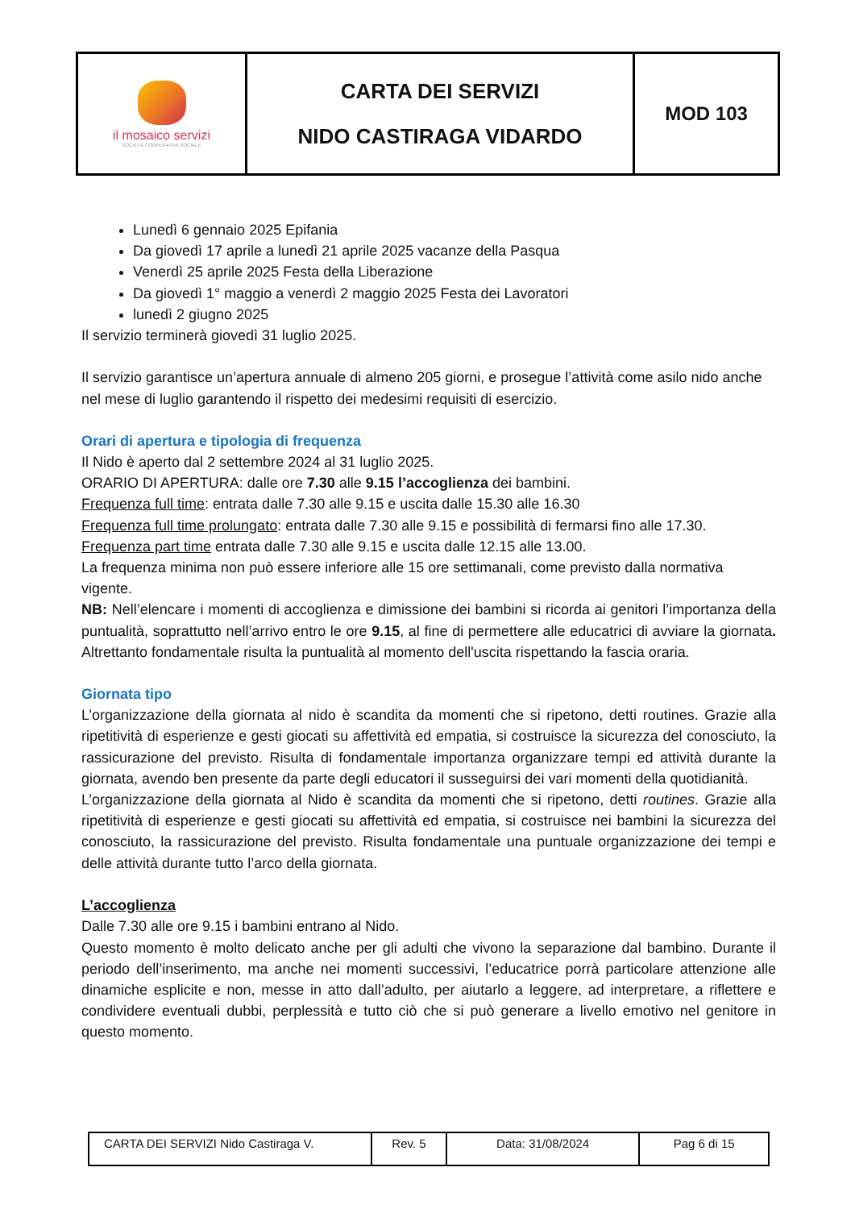| il mosaico servizi SOCIETÀ COOPERATIVA SOCIALE | CARTA DEI SERVIZI NIDO CASTIRAGA VIDARDO | MOD 103 |
Lunedì 6 gennaio 2025 Epifania
Da giovedì 17 aprile a lunedì 21 aprile 2025 vacanze della Pasqua
Venerdì 25 aprile 2025 Festa della Liberazione
Da giovedì 1° maggio a venerdì 2 maggio 2025 Festa dei Lavoratori
lunedì 2 giugno 2025
Il servizio terminerà giovedì 31 luglio 2025.
Il servizio garantisce un’apertura annuale di almeno 205 giorni, e prosegue l’attività come asilo nido anche nel mese di luglio garantendo il rispetto dei medesimi requisiti di esercizio.
Orari di apertura e tipologia di frequenza
Il Nido è aperto dal 2 settembre 2024 al 31 luglio 2025.
ORARIO DI APERTURA: dalle ore 7.30 alle 9.15 l’accoglienza dei bambini.
Frequenza full time: entrata dalle 7.30 alle 9.15 e uscita dalle 15.30 alle 16.30
Frequenza full time prolungato: entrata dalle 7.30 alle 9.15 e possibilità di fermarsi fino alle 17.30.
Frequenza part time entrata dalle 7.30 alle 9.15 e uscita dalle 12.15 alle 13.00.
La frequenza minima non può essere inferiore alle 15 ore settimanali, come previsto dalla normativa vigente.
NB: Nell’elencare i momenti di accoglienza e dimissione dei bambini si ricorda ai genitori l’importanza della puntualità, soprattutto nell’arrivo entro le ore 9.15, al fine di permettere alle educatrici di avviare la giornata. Altrettanto fondamentale risulta la puntualità al momento dell'uscita rispettando la fascia oraria.
Giornata tipo
L’organizzazione della giornata al nido è scandita da momenti che si ripetono, detti routines. Grazie alla ripetitività di esperienze e gesti giocati su affettività ed empatia, si costruisce la sicurezza del conosciuto, la rassicurazione del previsto. Risulta di fondamentale importanza organizzare tempi ed attività durante la giornata, avendo ben presente da parte degli educatori il susseguirsi dei vari momenti della quotidianità.
L’organizzazione della giornata al Nido è scandita da momenti che si ripetono, detti routines. Grazie alla ripetitività di esperienze e gesti giocati su affettività ed empatia, si costruisce nei bambini la sicurezza del conosciuto, la rassicurazione del previsto. Risulta fondamentale una puntuale organizzazione dei tempi e delle attività durante tutto l’arco della giornata.
L’accoglienza
Dalle 7.30 alle ore 9.15 i bambini entrano al Nido.
Questo momento è molto delicato anche per gli adulti che vivono la separazione dal bambino. Durante il periodo dell’inserimento, ma anche nei momenti successivi, l’educatrice porrà particolare attenzione alle dinamiche esplicite e non, messe in atto dall’adulto, per aiutarlo a leggere, ad interpretare, a riflettere e condividere eventuali dubbi, perplessità e tutto ciò che si può generare a livello emotivo nel genitore in questo momento.
| CARTA DEI SERVIZI Nido Castiraga V. | Rev. 5 | Data: 31/08/2024 | Pag 6 di 15 |